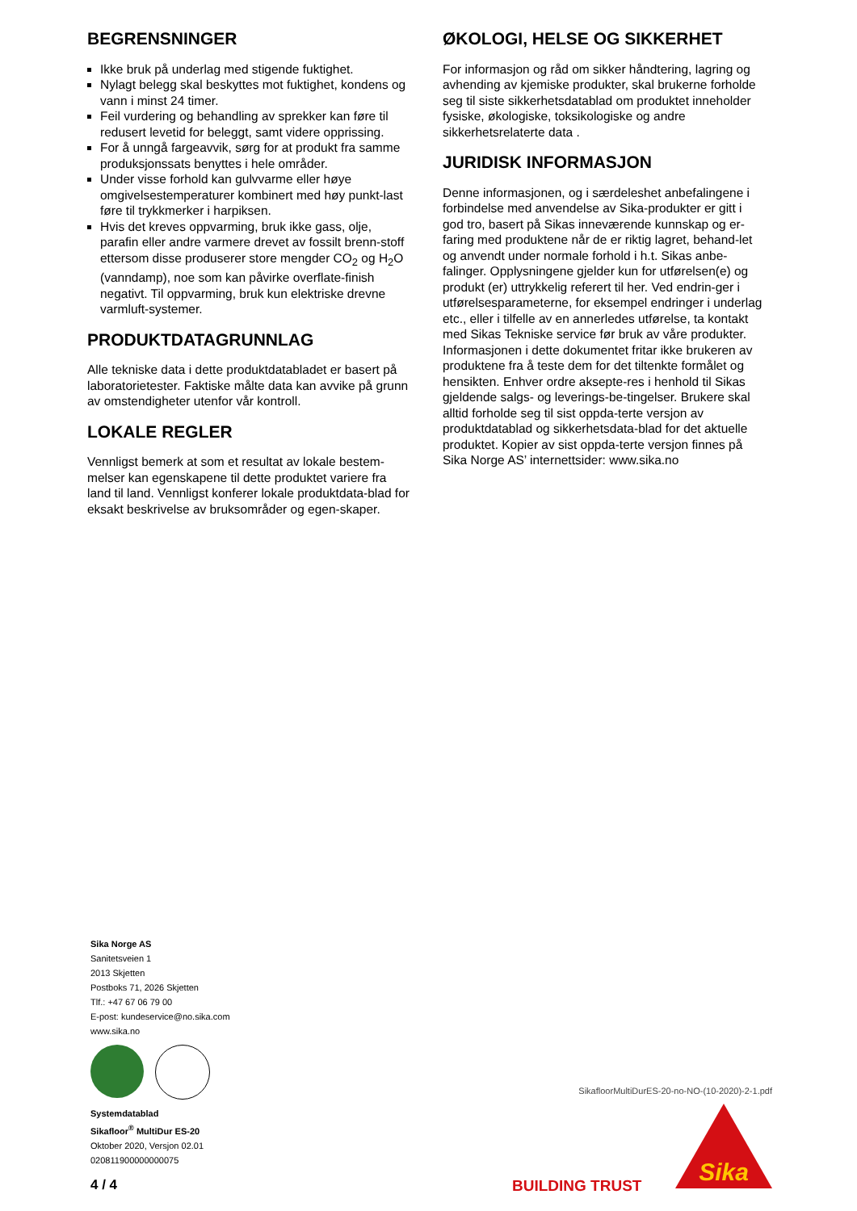BEGRENSNINGER
Ikke bruk på underlag med stigende fuktighet.
Nylagt belegg skal beskyttes mot fuktighet, kondens og vann i minst 24 timer.
Feil vurdering og behandling av sprekker kan føre til redusert levetid for beleggt, samt videre opprissing.
For å unngå fargeavvik, sørg for at produkt fra samme produksjonssats benyttes i hele områder.
Under visse forhold kan gulvvarme eller høye omgivelsestemperaturer kombinert med høy punkt-last føre til trykkmerker i harpiksen.
Hvis det kreves oppvarming, bruk ikke gass, olje, parafin eller andre varmere drevet av fossilt brenn-stoff ettersom disse produserer store mengder CO<sub>2</sub> og H<sub>2</sub>O (vanndamp), noe som kan påvirke overflate-finish negativt. Til oppvarming, bruk kun elektriske drevne varmluft-systemer.
PRODUKTDATAGRUNNLAG
Alle tekniske data i dette produktdatabladet er basert på laboratorietester. Faktiske målte data kan avvike på grunn av omstendigheter utenfor vår kontroll.
LOKALE REGLER
Vennligst bemerk at som et resultat av lokale bestem-melser kan egenskapene til dette produktet variere fra land til land. Vennligst konferer lokale produktdata-blad for eksakt beskrivelse av bruksområder og egen-skaper.
ØKOLOGI, HELSE OG SIKKERHET
For informasjon og råd om sikker håndtering, lagring og avhending av kjemiske produkter, skal brukerne forholde seg til siste sikkerhetsdatablad om produktet inneholder fysiske, økologiske, toksikologiske og andre sikkerhetsrelaterte data .
JURIDISK INFORMASJON
Denne informasjonen, og i særdeleshet anbefalingene i forbindelse med anvendelse av Sika-produkter er gitt i god tro, basert på Sikas inneværende kunnskap og er-faring med produktene når de er riktig lagret, behand-let og anvendt under normale forhold i h.t. Sikas anbe-falinger. Opplysningene gjelder kun for utførelsen(e) og produkt (er) uttrykkelig referert til her. Ved endrin-ger i utførelsesparameterne, for eksempel endringer i underlag etc., eller i tilfelle av en annerledes utførelse, ta kontakt med Sikas Tekniske service før bruk av våre produkter. Informasjonen i dette dokumentet fritar ikke brukeren av produktene fra å teste dem for det tiltenkte formålet og hensikten. Enhver ordre aksepte-res i henhold til Sikas gjeldende salgs- og leverings-be-tingelser. Brukere skal alltid forholde seg til sist oppda-terte versjon av produktdatablad og sikkerhetsdata-blad for det aktuelle produktet. Kopier av sist oppda-terte versjon finnes på Sika Norge AS’ internettsider: www.sika.no
Sika Norge AS
Sanitetsveien 1
2013 Skjetten
Postboks 71, 2026 Skjetten
Tlf.: +47 67 06 79 00
E-post: kundeservice@no.sika.com
www.sika.no
Systemdatablad
Sikafloor<sup>®</sup> MultiDur ES-20
Oktober 2020, Versjon 02.01
020811900000000075
SikafloorMultiDurES-20-no-NO-(10-2020)-2-1.pdf
Sika
4 / 4 BUILDING TRUST